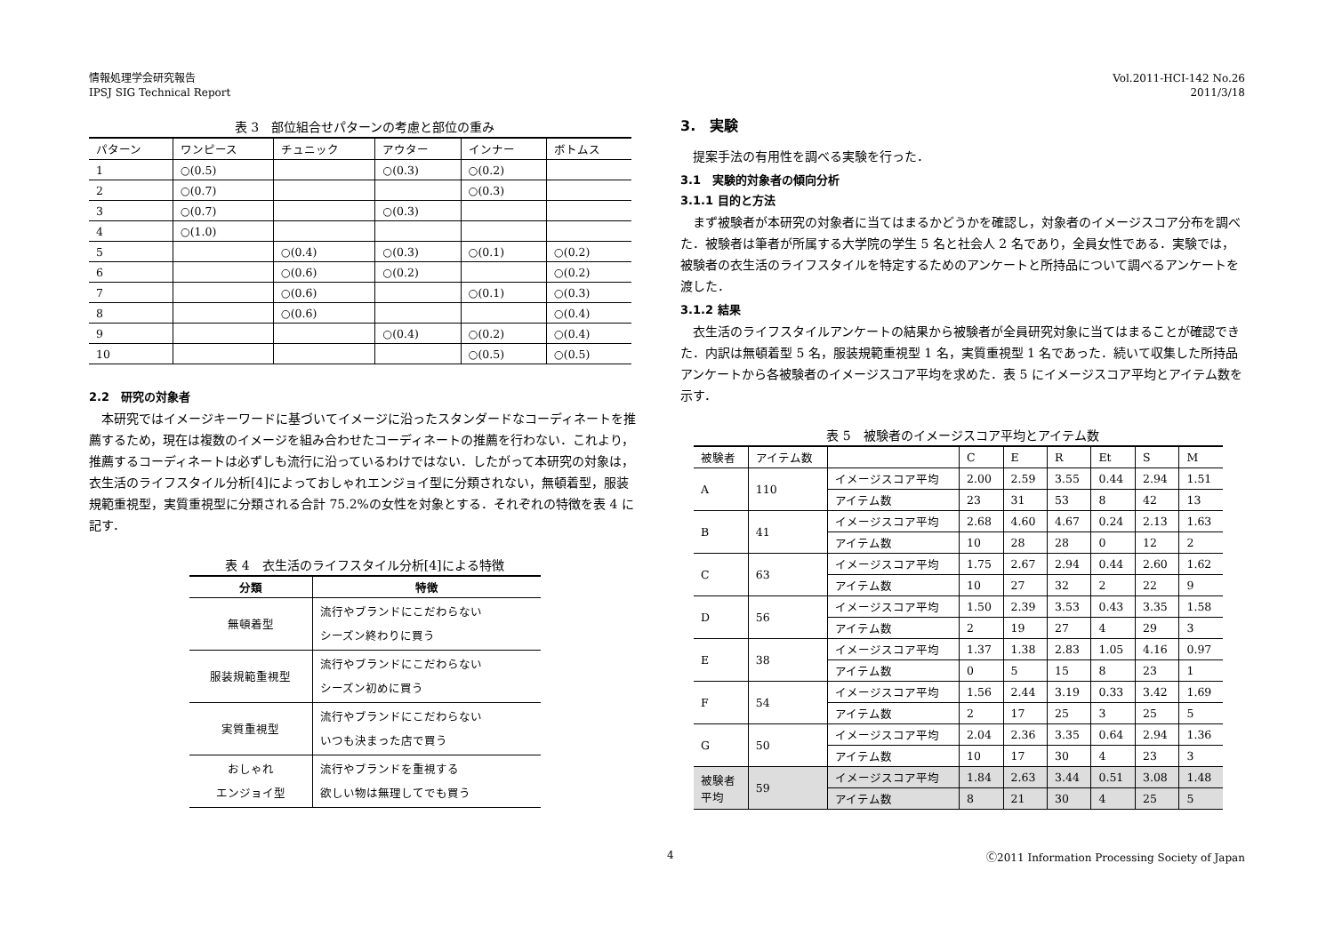情報処理学会研究報告
IPSJ SIG Technical Report
Vol.2011-HCI-142 No.26
2011/3/18
表 3　部位組合せパターンの考慮と部位の重み
| パターン | ワンピース | チュニック | アウター | インナー | ボトムス |
| --- | --- | --- | --- | --- | --- |
| 1 | ○(0.5) | | ○(0.3) | ○(0.2) | |
| 2 | ○(0.7) | | | ○(0.3) | |
| 3 | ○(0.7) | | ○(0.3) | | |
| 4 | ○(1.0) | | | | |
| 5 | | ○(0.4) | ○(0.3) | ○(0.1) | ○(0.2) |
| 6 | | ○(0.6) | ○(0.2) | | ○(0.2) |
| 7 | | ○(0.6) | | ○(0.1) | ○(0.3) |
| 8 | | ○(0.6) | | | ○(0.4) |
| 9 | | | ○(0.4) | ○(0.2) | ○(0.4) |
| 10 | | | | ○(0.5) | ○(0.5) |
2.2　研究の対象者
本研究ではイメージキーワードに基づいてイメージに沿ったスタンダードなコーディネートを推薦するため，現在は複数のイメージを組み合わせたコーディネートの推薦を行わない．これより，推薦するコーディネートは必ずしも流行に沿っているわけではない．したがって本研究の対象は，衣生活のライフスタイル分析[4]によっておしゃれエンジョイ型に分類されない，無頓着型，服装規範重視型，実質重視型に分類される合計 75.2%の女性を対象とする．それぞれの特徴を表 4 に記す．
表 4　衣生活のライフスタイル分析[4]による特徴
| 分類 | 特徴 |
| --- | --- |
| 無頓着型 | 流行やブランドにこだわらない シーズン終わりに買う |
| 服装規範重視型 | 流行やブランドにこだわらない シーズン初めに買う |
| 実質重視型 | 流行やブランドにこだわらない いつも決まった店で買う |
| おしゃれ エンジョイ型 | 流行やブランドを重視する 欲しい物は無理してでも買う |
3.　実験
提案手法の有用性を調べる実験を行った．
3.1　実験的対象者の傾向分析
3.1.1 目的と方法
まず被験者が本研究の対象者に当てはまるかどうかを確認し，対象者のイメージスコア分布を調べた．被験者は筆者が所属する大学院の学生 5 名と社会人 2 名であり，全員女性である．実験では，被験者の衣生活のライフスタイルを特定するためのアンケートと所持品について調べるアンケートを渡した．
3.1.2 結果
衣生活のライフスタイルアンケートの結果から被験者が全員研究対象に当てはまることが確認できた．内訳は無頓着型 5 名，服装規範重視型 1 名，実質重視型 1 名であった．続いて収集した所持品アンケートから各被験者のイメージスコア平均を求めた．表 5 にイメージスコア平均とアイテム数を示す．
表 5　被験者のイメージスコア平均とアイテム数
| 被験者 | アイテム数 | | C | E | R | Et | S | M |
| A | 110 | イメージスコア平均 | 2.00 | 2.59 | 3.55 | 0.44 | 2.94 | 1.51 |
| | | アイテム数 | 23 | 31 | 53 | 8 | 42 | 13 |
| B | 41 | イメージスコア平均 | 2.68 | 4.60 | 4.67 | 0.24 | 2.13 | 1.63 |
| | | アイテム数 | 10 | 28 | 28 | 0 | 12 | 2 |
| C | 63 | イメージスコア平均 | 1.75 | 2.67 | 2.94 | 0.44 | 2.60 | 1.62 |
| | | アイテム数 | 10 | 27 | 32 | 2 | 22 | 9 |
| D | 56 | イメージスコア平均 | 1.50 | 2.39 | 3.53 | 0.43 | 3.35 | 1.58 |
| | | アイテム数 | 2 | 19 | 27 | 4 | 29 | 3 |
| E | 38 | イメージスコア平均 | 1.37 | 1.38 | 2.83 | 1.05 | 4.16 | 0.97 |
| | | アイテム数 | 0 | 5 | 15 | 8 | 23 | 1 |
| F | 54 | イメージスコア平均 | 1.56 | 2.44 | 3.19 | 0.33 | 3.42 | 1.69 |
| | | アイテム数 | 2 | 17 | 25 | 3 | 25 | 5 |
| G | 50 | イメージスコア平均 | 2.04 | 2.36 | 3.35 | 0.64 | 2.94 | 1.36 |
| | | アイテム数 | 10 | 17 | 30 | 4 | 23 | 3 |
| 被験者 平均 | 59 | イメージスコア平均 | 1.84 | 2.63 | 3.44 | 0.51 | 3.08 | 1.48 |
| | | アイテム数 | 8 | 21 | 30 | 4 | 25 | 5 |
4 Ⓒ2011 Information Processing Society of Japan